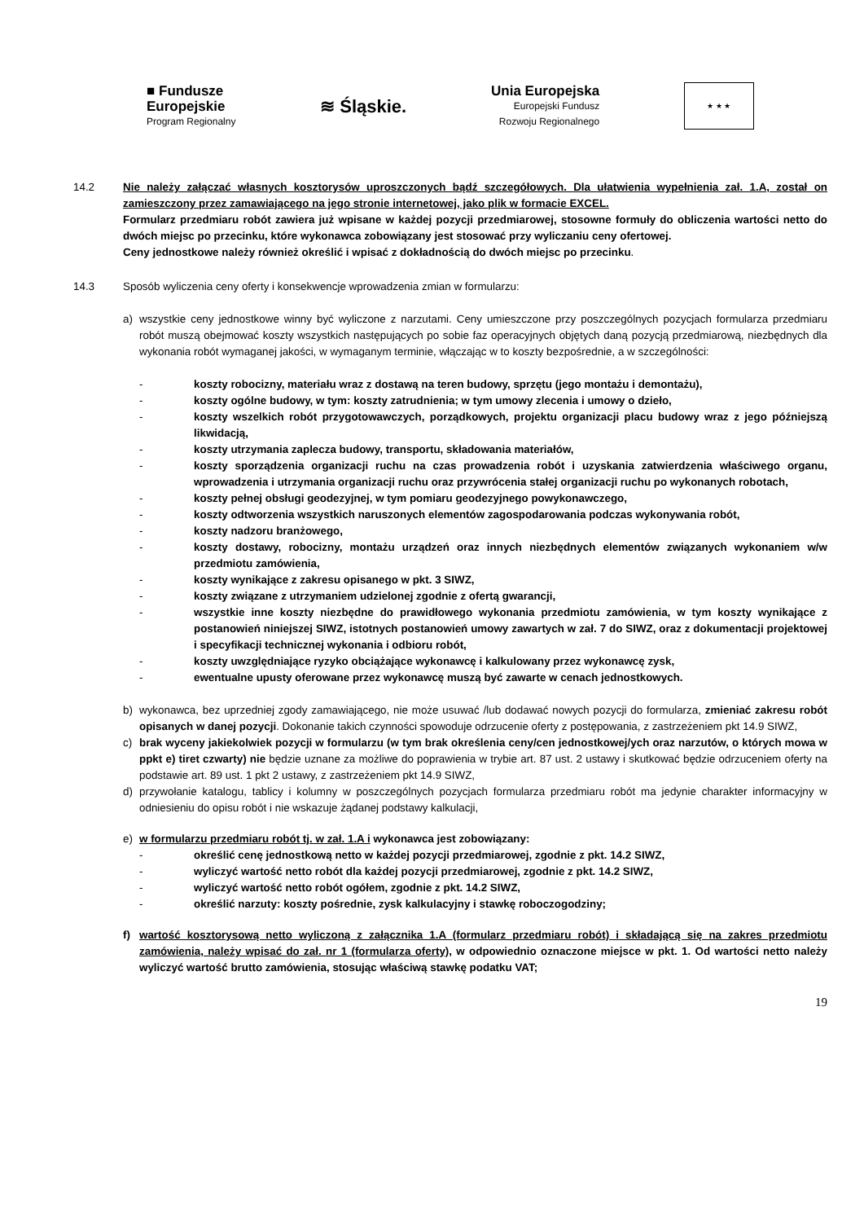■ Fundusze
Europejskie
Program Regionalny
≋ Śląskie.
Unia Europejska
Europejski Fundusz
Rozwoju Regionalnego
★ ★ ★
14.2 Nie należy załączać własnych kosztorysów uproszczonych bądź szczegółowych. Dla ułatwienia wypełnienia zał. 1.A, został on zamieszczony przez zamawiającego na jego stronie internetowej, jako plik w formacie EXCEL.
Formularz przedmiaru robót zawiera już wpisane w każdej pozycji przedmiarowej, stosowne formuły do obliczenia wartości netto do dwóch miejsc po przecinku, które wykonawca zobowiązany jest stosować przy wyliczaniu ceny ofertowej.
Ceny jednostkowe należy również określić i wpisać z dokładnością do dwóch miejsc po przecinku.
14.3 Sposób wyliczenia ceny oferty i konsekwencje wprowadzenia zmian w formularzu:
a) wszystkie ceny jednostkowe winny być wyliczone z narzutami. Ceny umieszczone przy poszczególnych pozycjach formularza przedmiaru robót muszą obejmować koszty wszystkich następujących po sobie faz operacyjnych objętych daną pozycją przedmiarową, niezbędnych dla wykonania robót wymaganej jakości, w wymaganym terminie, włączając w to koszty bezpośrednie, a w szczególności:
- koszty robocizny, materiału wraz z dostawą na teren budowy, sprzętu (jego montażu i demontażu),
- koszty ogólne budowy, w tym: koszty zatrudnienia; w tym umowy zlecenia i umowy o dzieło,
- koszty wszelkich robót przygotowawczych, porządkowych, projektu organizacji placu budowy wraz z jego późniejszą likwidacją,
- koszty utrzymania zaplecza budowy, transportu, składowania materiałów,
- koszty sporządzenia organizacji ruchu na czas prowadzenia robót i uzyskania zatwierdzenia właściwego organu, wprowadzenia i utrzymania organizacji ruchu oraz przywrócenia stałej organizacji ruchu po wykonanych robotach,
- koszty pełnej obsługi geodezyjnej, w tym pomiaru geodezyjnego powykonawczego,
- koszty odtworzenia wszystkich naruszonych elementów zagospodarowania podczas wykonywania robót,
- koszty nadzoru branżowego,
- koszty dostawy, robocizny, montażu urządzeń oraz innych niezbędnych elementów związanych wykonaniem w/w przedmiotu zamówienia,
- koszty wynikające z zakresu opisanego w pkt. 3 SIWZ,
- koszty związane z utrzymaniem udzielonej zgodnie z ofertą gwarancji,
- wszystkie inne koszty niezbędne do prawidłowego wykonania przedmiotu zamówienia, w tym koszty wynikające z postanowień niniejszej SIWZ, istotnych postanowień umowy zawartych w zał. 7 do SIWZ, oraz z dokumentacji projektowej i specyfikacji technicznej wykonania i odbioru robót,
- koszty uwzględniające ryzyko obciążające wykonawcę i kalkulowany przez wykonawcę zysk,
- ewentualne upusty oferowane przez wykonawcę muszą być zawarte w cenach jednostkowych.
b) wykonawca, bez uprzedniej zgody zamawiającego, nie może usuwać /lub dodawać nowych pozycji do formularza, zmieniać zakresu robót opisanych w danej pozycji. Dokonanie takich czynności spowoduje odrzucenie oferty z postępowania, z zastrzeżeniem pkt 14.9 SIWZ,
c) brak wyceny jakiekolwiek pozycji w formularzu (w tym brak określenia ceny/cen jednostkowej/ych oraz narzutów, o których mowa w ppkt e) tiret czwarty) nie będzie uznane za możliwe do poprawienia w trybie art. 87 ust. 2 ustawy i skutkować będzie odrzuceniem oferty na podstawie art. 89 ust. 1 pkt 2 ustawy, z zastrzeżeniem pkt 14.9 SIWZ,
d) przywołanie katalogu, tablicy i kolumny w poszczególnych pozycjach formularza przedmiaru robót ma jedynie charakter informacyjny w odniesieniu do opisu robót i nie wskazuje żądanej podstawy kalkulacji,
e) w formularzu przedmiaru robót tj. w zał. 1.A i wykonawca jest zobowiązany:
- określić cenę jednostkową netto w każdej pozycji przedmiarowej, zgodnie z pkt. 14.2 SIWZ,
- wyliczyć wartość netto robót dla każdej pozycji przedmiarowej, zgodnie z pkt. 14.2 SIWZ,
- wyliczyć wartość netto robót ogółem, zgodnie z pkt. 14.2 SIWZ,
- określić narzuty: koszty pośrednie, zysk kalkulacyjny i stawkę roboczogodziny;
f) wartość kosztorysową netto wyliczoną z załącznika 1.A (formularz przedmiaru robót) i składającą się na zakres przedmiotu zamówienia, należy wpisać do zał. nr 1 (formularza oferty), w odpowiednio oznaczone miejsce w pkt. 1. Od wartości netto należy wyliczyć wartość brutto zamówienia, stosując właściwą stawkę podatku VAT;
19